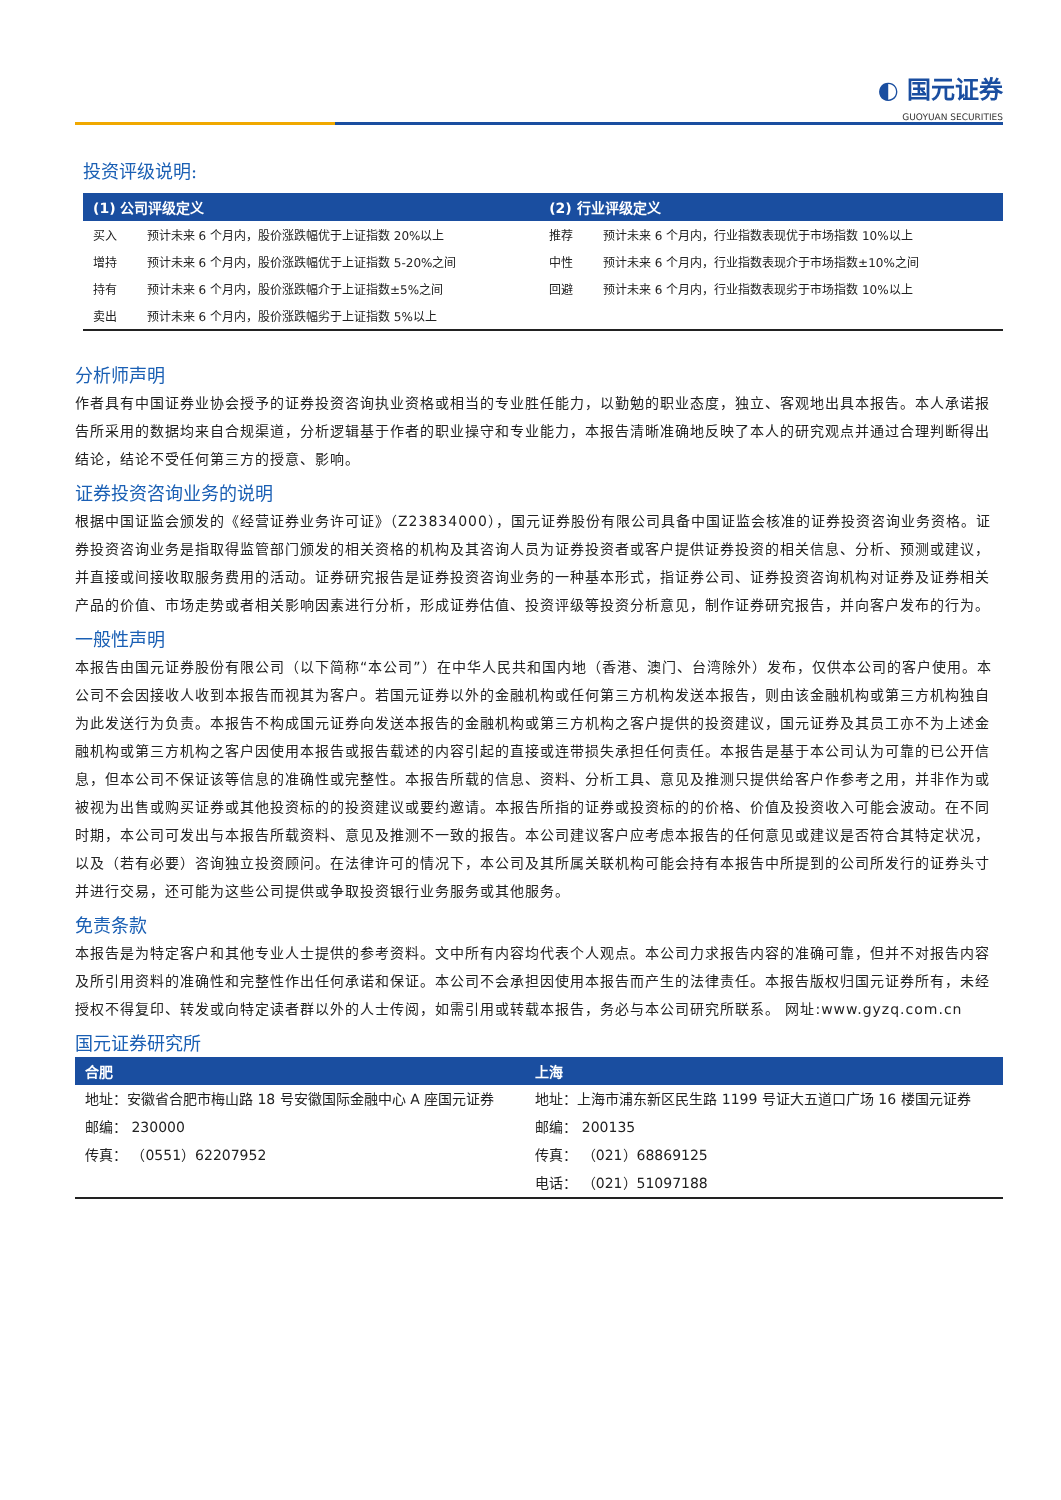◐ 国元证券
GUOYUAN SECURITIES
投资评级说明:
| (1) 公司评级定义 | | (2) 行业评级定义 | |
| --- | --- | --- | --- |
| 买入 | 预计未来 6 个月内，股价涨跌幅优于上证指数 20%以上 | 推荐 | 预计未来 6 个月内，行业指数表现优于市场指数 10%以上 |
| 增持 | 预计未来 6 个月内，股价涨跌幅优于上证指数 5-20%之间 | 中性 | 预计未来 6 个月内，行业指数表现介于市场指数±10%之间 |
| 持有 | 预计未来 6 个月内，股价涨跌幅介于上证指数±5%之间 | 回避 | 预计未来 6 个月内，行业指数表现劣于市场指数 10%以上 |
| 卖出 | 预计未来 6 个月内，股价涨跌幅劣于上证指数 5%以上 | | |
分析师声明
作者具有中国证券业协会授予的证券投资咨询执业资格或相当的专业胜任能力，以勤勉的职业态度，独立、客观地出具本报告。本人承诺报告所采用的数据均来自合规渠道，分析逻辑基于作者的职业操守和专业能力，本报告清晰准确地反映了本人的研究观点并通过合理判断得出结论，结论不受任何第三方的授意、影响。
证券投资咨询业务的说明
根据中国证监会颁发的《经营证券业务许可证》（Z23834000），国元证券股份有限公司具备中国证监会核准的证券投资咨询业务资格。证券投资咨询业务是指取得监管部门颁发的相关资格的机构及其咨询人员为证券投资者或客户提供证券投资的相关信息、分析、预测或建议，并直接或间接收取服务费用的活动。证券研究报告是证券投资咨询业务的一种基本形式，指证券公司、证券投资咨询机构对证券及证券相关产品的价值、市场走势或者相关影响因素进行分析，形成证券估值、投资评级等投资分析意见，制作证券研究报告，并向客户发布的行为。
一般性声明
本报告由国元证券股份有限公司（以下简称“本公司”）在中华人民共和国内地（香港、澳门、台湾除外）发布，仅供本公司的客户使用。本公司不会因接收人收到本报告而视其为客户。若国元证券以外的金融机构或任何第三方机构发送本报告，则由该金融机构或第三方机构独自为此发送行为负责。本报告不构成国元证券向发送本报告的金融机构或第三方机构之客户提供的投资建议，国元证券及其员工亦不为上述金融机构或第三方机构之客户因使用本报告或报告载述的内容引起的直接或连带损失承担任何责任。本报告是基于本公司认为可靠的已公开信息，但本公司不保证该等信息的准确性或完整性。本报告所载的信息、资料、分析工具、意见及推测只提供给客户作参考之用，并非作为或被视为出售或购买证券或其他投资标的的投资建议或要约邀请。本报告所指的证券或投资标的的价格、价值及投资收入可能会波动。在不同时期，本公司可发出与本报告所载资料、意见及推测不一致的报告。本公司建议客户应考虑本报告的任何意见或建议是否符合其特定状况，以及（若有必要）咨询独立投资顾问。在法律许可的情况下，本公司及其所属关联机构可能会持有本报告中所提到的公司所发行的证券头寸并进行交易，还可能为这些公司提供或争取投资银行业务服务或其他服务。
免责条款
本报告是为特定客户和其他专业人士提供的参考资料。文中所有内容均代表个人观点。本公司力求报告内容的准确可靠，但并不对报告内容及所引用资料的准确性和完整性作出任何承诺和保证。本公司不会承担因使用本报告而产生的法律责任。本报告版权归国元证券所有，未经授权不得复印、转发或向特定读者群以外的人士传阅，如需引用或转载本报告，务必与本公司研究所联系。 网址:www.gyzq.com.cn
国元证券研究所
| 合肥 | 上海 |
| --- | --- |
| 地址：安徽省合肥市梅山路 18 号安徽国际金融中心 A 座国元证券 | 地址：上海市浦东新区民生路 1199 号证大五道口广场 16 楼国元证券 |
| 邮编： 230000 | 邮编： 200135 |
| 传真： （0551）62207952 | 传真： （021）68869125 |
| | 电话： （021）51097188 |